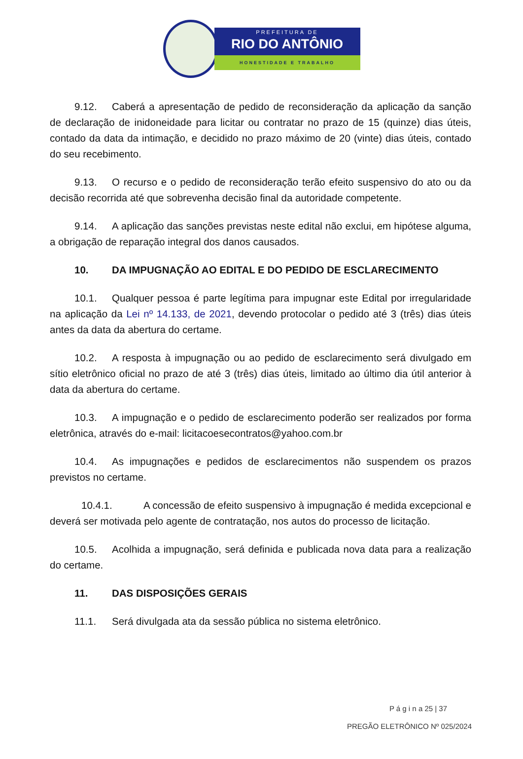PREFEITURA DE
RIO DO ANTÔNIO
HONESTIDADE E TRABALHO
9.12. Caberá a apresentação de pedido de reconsideração da aplicação da sanção de declaração de inidoneidade para licitar ou contratar no prazo de 15 (quinze) dias úteis, contado da data da intimação, e decidido no prazo máximo de 20 (vinte) dias úteis, contado do seu recebimento.
9.13. O recurso e o pedido de reconsideração terão efeito suspensivo do ato ou da decisão recorrida até que sobrevenha decisão final da autoridade competente.
9.14. A aplicação das sanções previstas neste edital não exclui, em hipótese alguma, a obrigação de reparação integral dos danos causados.
10. DA IMPUGNAÇÃO AO EDITAL E DO PEDIDO DE ESCLARECIMENTO
10.1. Qualquer pessoa é parte legítima para impugnar este Edital por irregularidade na aplicação da Lei nº 14.133, de 2021, devendo protocolar o pedido até 3 (três) dias úteis antes da data da abertura do certame.
10.2. A resposta à impugnação ou ao pedido de esclarecimento será divulgado em sítio eletrônico oficial no prazo de até 3 (três) dias úteis, limitado ao último dia útil anterior à data da abertura do certame.
10.3. A impugnação e o pedido de esclarecimento poderão ser realizados por forma eletrônica, através do e-mail: licitacoesecontratos@yahoo.com.br
10.4. As impugnações e pedidos de esclarecimentos não suspendem os prazos previstos no certame.
10.4.1. A concessão de efeito suspensivo à impugnação é medida excepcional e deverá ser motivada pelo agente de contratação, nos autos do processo de licitação.
10.5. Acolhida a impugnação, será definida e publicada nova data para a realização do certame.
11. DAS DISPOSIÇÕES GERAIS
11.1. Será divulgada ata da sessão pública no sistema eletrônico.
P á g i n a 25 | 37
PREGÃO ELETRÔNICO Nº 025/2024